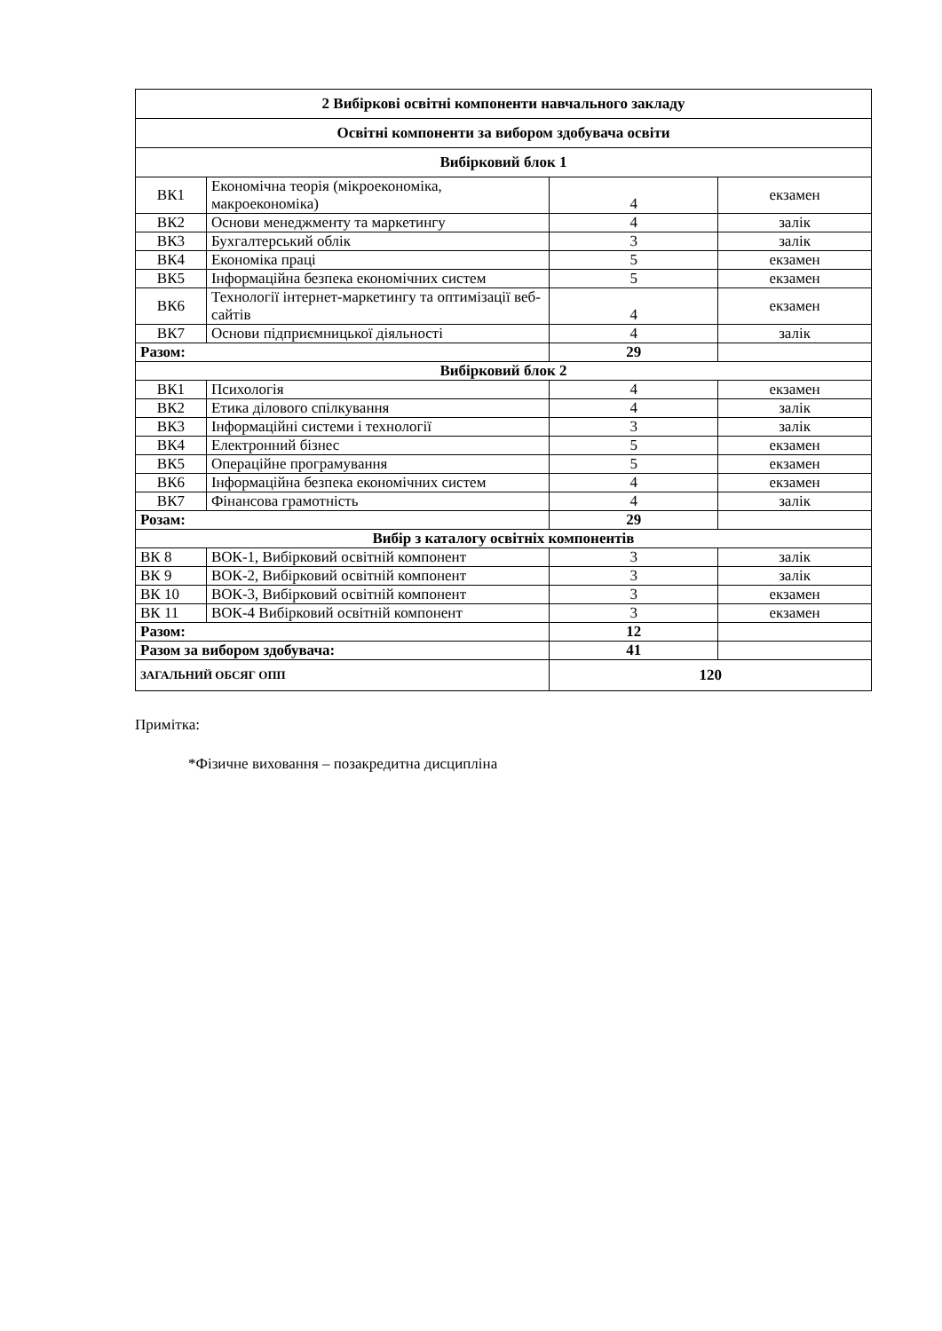| 2 Вибіркові освітні компоненти навчального закладу | | | |
| Освітні компоненти за вибором здобувача освіти | | | |
| Вибірковий блок 1 | | | |
| ВК1 | Економічна теорія (мікроекономіка, макроекономіка) | 4 | екзамен |
| ВК2 | Основи менеджменту та маркетингу | 4 | залік |
| ВК3 | Бухгалтерський облік | 3 | залік |
| ВК4 | Економіка праці | 5 | екзамен |
| ВК5 | Інформаційна безпека економічних систем | 5 | екзамен |
| ВК6 | Технології інтернет-маркетингу та оптимізації веб-сайтів | 4 | екзамен |
| ВК7 | Основи підприємницької діяльності | 4 | залік |
| Разом: | | 29 | |
| Вибірковий блок 2 | | | |
| ВК1 | Психологія | 4 | екзамен |
| ВК2 | Етика ділового спілкування | 4 | залік |
| ВК3 | Інформаційні системи і технології | 3 | залік |
| ВК4 | Електронний бізнес | 5 | екзамен |
| ВК5 | Операційне програмування | 5 | екзамен |
| ВК6 | Інформаційна безпека економічних систем | 4 | екзамен |
| ВК7 | Фінансова грамотність | 4 | залік |
| Розам: | | 29 | |
| Вибір з каталогу освітніх компонентів | | | |
| ВК 8 | ВОК-1, Вибірковий освітній компонент | 3 | залік |
| ВК 9 | ВОК-2, Вибірковий освітній компонент | 3 | залік |
| ВК 10 | ВОК-3, Вибірковий освітній компонент | 3 | екзамен |
| ВК 11 | ВОК-4 Вибірковий освітній компонент | 3 | екзамен |
| Разом: | | 12 | |
| Разом за вибором здобувача: | | 41 | |
| ЗАГАЛЬНИЙ ОБСЯГ ОПП | | 120 | |
Примітка:
*Фізичне виховання – позакредитна дисципліна